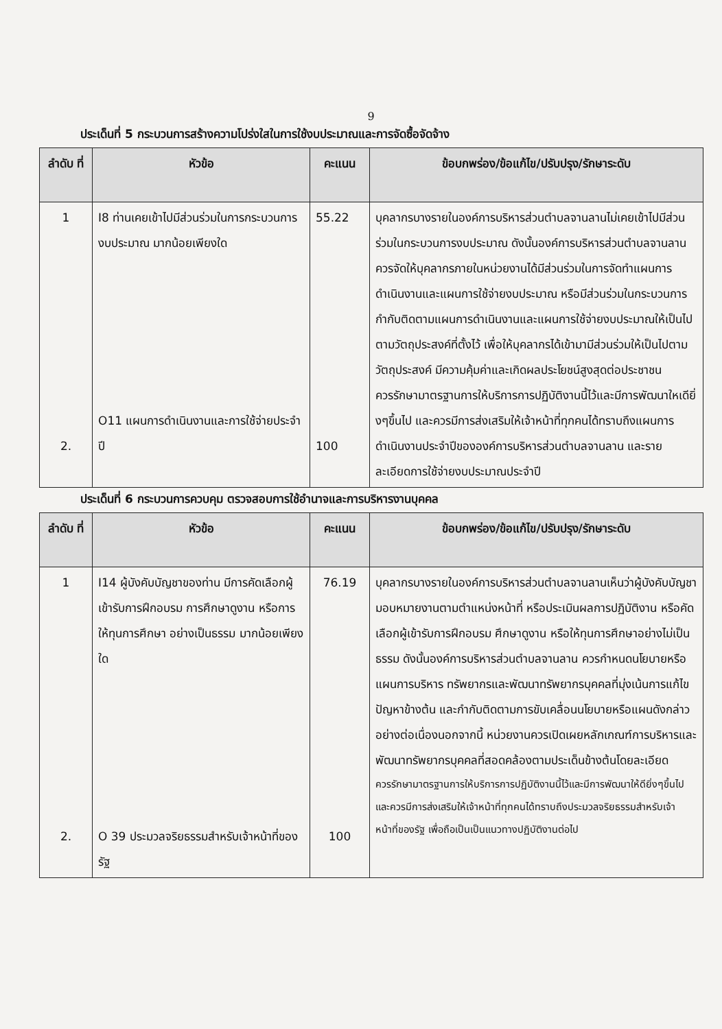9
ประเด็นที่ 5 กระบวนการสร้างความโปร่งใสในการใช้งบประมาณและการจัดซื้อจัดจ้าง
| ลำดับ ที่ | หัวข้อ | คะแนน | ข้อบกพร่อง/ข้อแก้ไข/ปรับปรุง/รักษาระดับ |
| --- | --- | --- | --- |
| 1 2. | I8 ท่านเคยเข้าไปมีส่วนร่วมในการกระบวนการงบประมาณ มากน้อยเพียงใด O11 แผนการดำเนินงานและการใช้จ่ายประจำปี | 55.22 100 | บุคลากรบางรายในองค์การบริหารส่วนตำบลจานลานไม่เคยเข้าไปมีส่วนร่วมในกระบวนการงบประมาณ ดังนั้นองค์การบริหารส่วนตำบลจานลานควรจัดให้บุคลากรภายในหน่วยงานได้มีส่วนร่วมในการจัดทำแผนการดำเนินงานและแผนการใช้จ่ายงบประมาณ หรือมีส่วนร่วมในกระบวนการกำกับติดตามแผนการดำเนินงานและแผนการใช้จ่ายงบประมาณให้เป็นไปตามวัตถุประสงค์ที่ตั้งไว้ เพื่อให้บุคลากรได้เข้ามามีส่วนร่วมให้เป็นไปตามวัตถุประสงค์ มีความคุ้มค่าและเกิดผลประโยชน์สูงสุดต่อประชาชน ควรรักษามาตรฐานการให้บริการการปฏิบัติงานนี้ไว้และมีการพัฒนาใหเดียิ่งๆขึ้นไป และควรมีการส่งเสริมให้เจ้าหน้าที่ทุกคนได้ทราบถึงแผนการดำเนินงานประจำปีขององค์การบริหารส่วนตำบลจานลาน และรายละเอียดการใช้จ่ายงบประมาณประจำปี |
ประเด็นที่ 6 กระบวนการควบคุม ตรวจสอบการใช้อำนาจและการบริหารงานบุคคล
| ลำดับ ที่ | หัวข้อ | คะแนน | ข้อบกพร่อง/ข้อแก้ไข/ปรับปรุง/รักษาระดับ |
| --- | --- | --- | --- |
| 1 2. | I14 ผู้บังคับบัญชาของท่าน มีการคัดเลือกผู้เข้ารับการฝึกอบรม การศึกษาดูงาน หรือการให้ทุนการศึกษา อย่างเป็นธรรม มากน้อยเพียงใด O 39 ประมวลจริยธรรมสำหรับเจ้าหน้าที่ของรัฐ | 76.19 100 | บุคลากรบางรายในองค์การบริหารส่วนตำบลจานลานเห็นว่าผู้บังคับบัญชามอบหมายงานตามตำแหน่งหน้าที่ หรือประเมินผลการปฏิบัติงาน หรือคัดเลือกผู้เข้ารับการฝึกอบรม ศึกษาดูงาน หรือให้ทุนการศึกษาอย่างไม่เป็นธรรม ดังนั้นองค์การบริหารส่วนตำบลจานลาน ควรกำหนดนโยบายหรือแผนการบริหาร ทรัพยากรและพัฒนาทรัพยากรบุคคลที่มุ่งเน้นการแก้ไขปัญหาข้างต้น และกำกับติดตามการขับเคลื่อนนโยบายหรือแผนดังกล่าวอย่างต่อเนื่องนอกจากนี้ หน่วยงานควรเปิดเผยหลักเกณฑ์การบริหารและพัฒนาทรัพยากรบุคคลที่สอดคล้องตามประเด็นข้างต้นโดยละเอียด ควรรักษามาตรฐานการให้บริการการปฏิบัติงานนี้ไว้และมีการพัฒนาให้ดียิ่งๆขึ้นไป และควรมีการส่งเสริมให้เจ้าหน้าที่ทุกคนได้ทราบถึงประมวลจริยธรรมสำหรับเจ้าหน้าที่ของรัฐ เพื่อถือเป็นเป็นแนวทางปฏิบัติงานต่อไป |